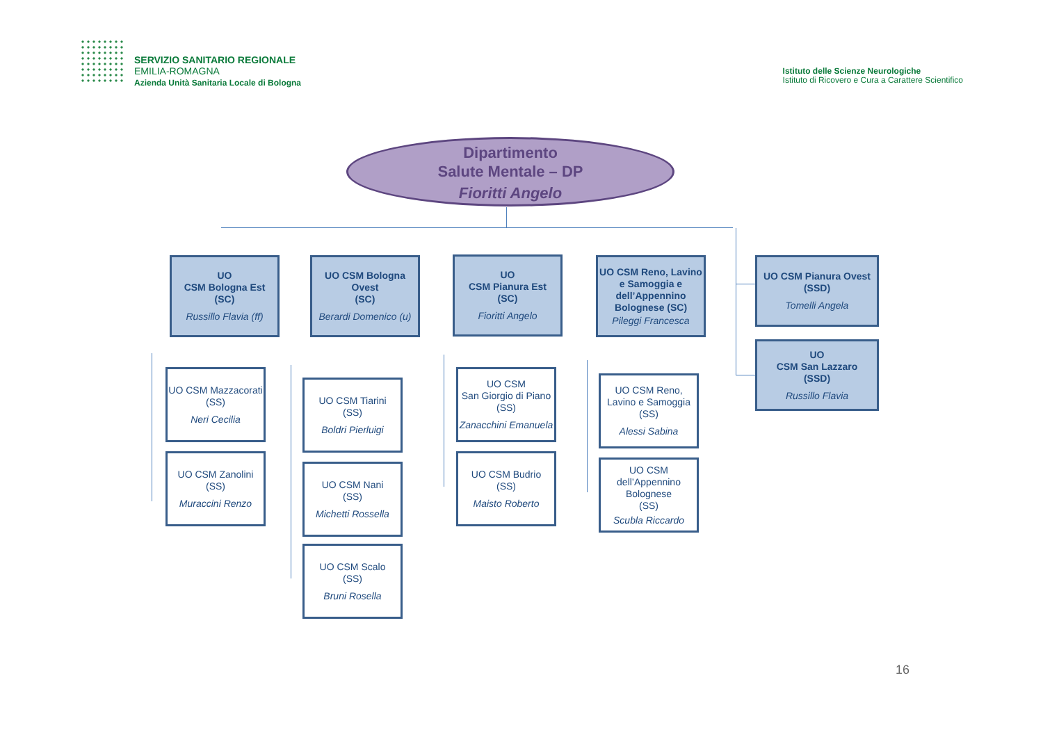SERVIZIO SANITARIO REGIONALE
EMILIA-ROMAGNA
Azienda Unità Sanitaria Locale di Bologna
Istituto delle Scienze Neurologiche
Istituto di Ricovero e Cura a Carattere Scientifico
Dipartimento
Salute Mentale – DP
Fioritti Angelo
UO
CSM Bologna Est
(SC)
Russillo Flavia (ff)
UO CSM Bologna Ovest
(SC)
Berardi Domenico (u)
UO
CSM Pianura Est
(SC)
Fioritti Angelo
UO CSM Reno, Lavino e Samoggia e dell’Appennino Bolognese (SC)
Pileggi Francesca
UO CSM Pianura Ovest
(SSD)
Tomelli Angela
UO
CSM San Lazzaro
(SSD)
Russillo Flavia
UO CSM Mazzacorati
(SS)
Neri Cecilia
UO CSM Zanolini
(SS)
Muraccini Renzo
UO CSM Tiarini
(SS)
Boldri Pierluigi
UO CSM Nani
(SS)
Michetti Rossella
UO CSM Scalo
(SS)
Bruni Rosella
UO CSM
San Giorgio di Piano (SS)
Zanacchini Emanuela
UO CSM Budrio
(SS)
Maisto Roberto
UO CSM Reno, Lavino e Samoggia
(SS)
Alessi Sabina
UO CSM dell’Appennino Bolognese
(SS)
Scubla Riccardo
16